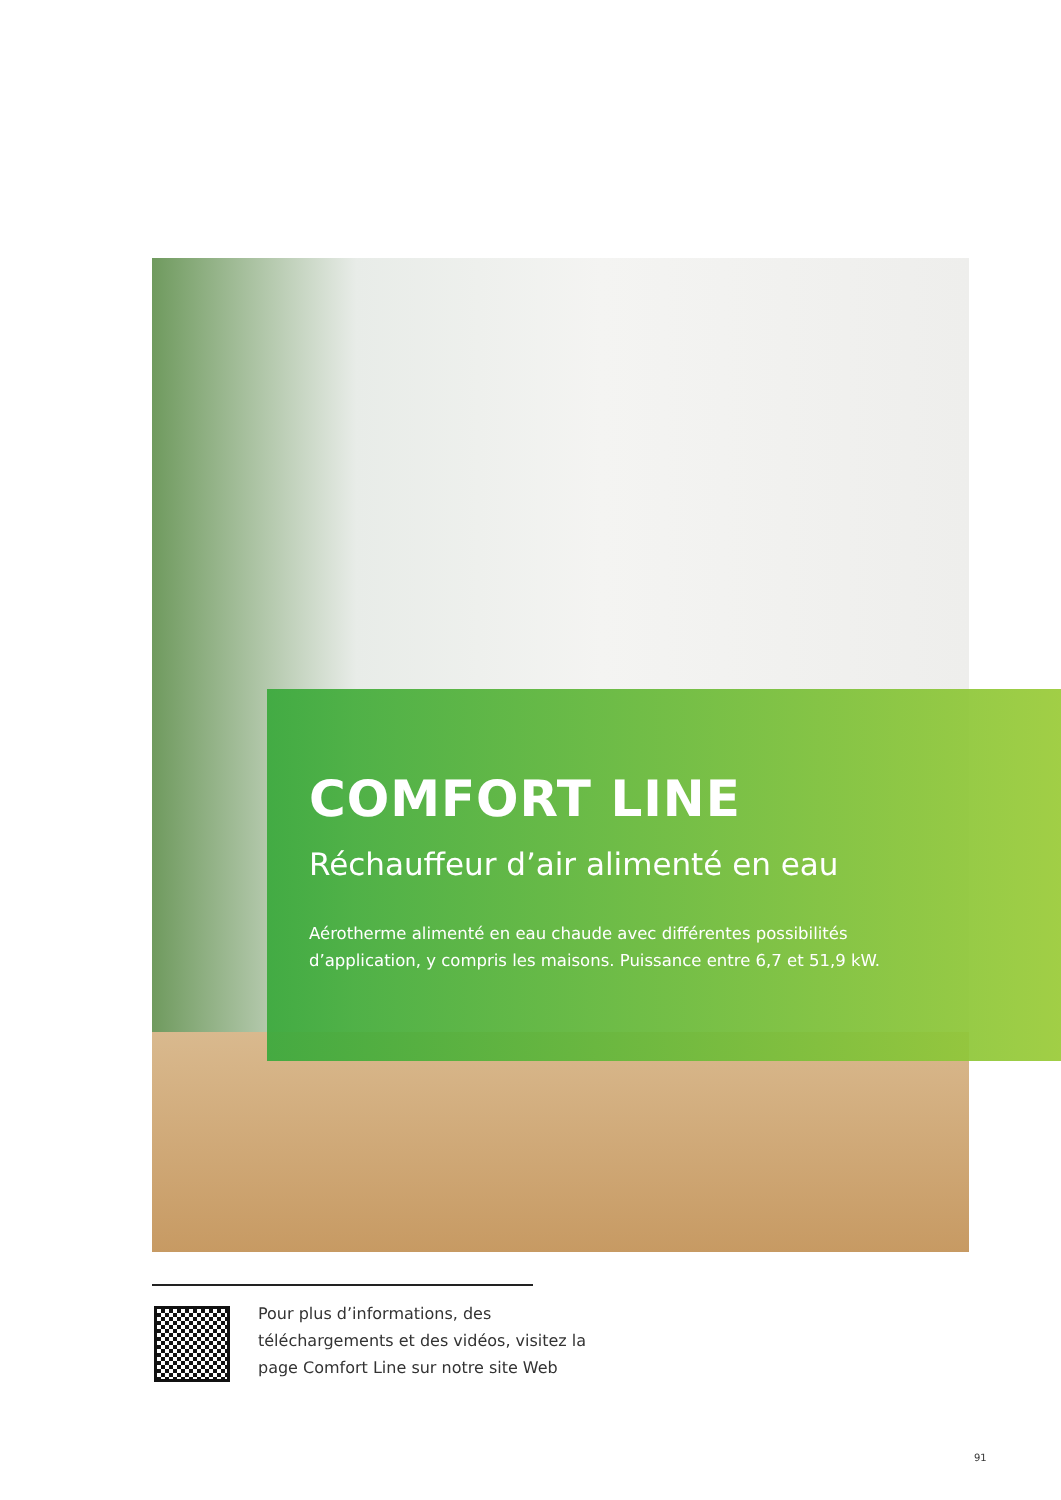COMFORT LINE
Réchauffeur d’air alimenté en eau
Aérotherme alimenté en eau chaude avec différentes possibilités d’application, y compris les maisons. Puissance entre 6,7 et 51,9 kW.
Pour plus d’informations, des téléchargements et des vidéos, visitez la page Comfort Line sur notre site Web
91